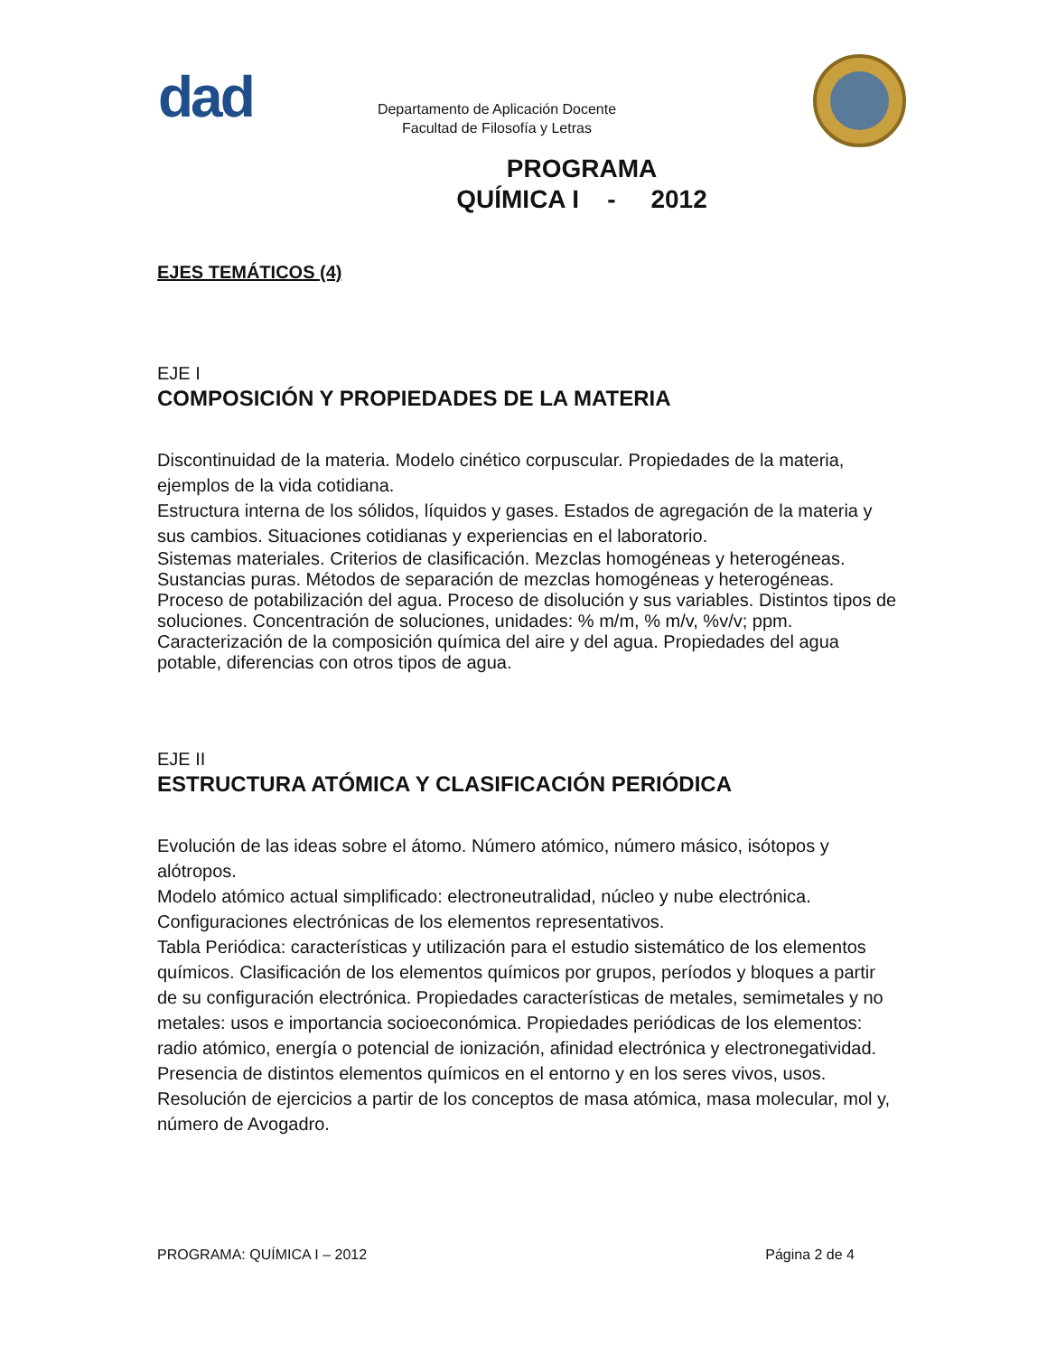dad
Departamento de Aplicación Docente
Facultad de Filosofía y Letras
PROGRAMA
QUÍMICA I - 2012
EJES TEMÁTICOS (4)
EJE I
COMPOSICIÓN Y PROPIEDADES DE LA MATERIA
Discontinuidad de la materia. Modelo cinético corpuscular. Propiedades de la materia, ejemplos de la vida cotidiana.
Estructura interna de los sólidos, líquidos y gases. Estados de agregación de la materia y sus cambios. Situaciones cotidianas y experiencias en el laboratorio.
Sistemas materiales. Criterios de clasificación. Mezclas homogéneas y heterogéneas. Sustancias puras. Métodos de separación de mezclas homogéneas y heterogéneas. Proceso de potabilización del agua. Proceso de disolución y sus variables. Distintos tipos de soluciones. Concentración de soluciones, unidades: % m/m, % m/v, %v/v; ppm.
Caracterización de la composición química del aire y del agua. Propiedades del agua potable, diferencias con otros tipos de agua.
EJE II
ESTRUCTURA ATÓMICA Y CLASIFICACIÓN PERIÓDICA
Evolución de las ideas sobre el átomo. Número atómico, número másico, isótopos y alótropos.
Modelo atómico actual simplificado: electroneutralidad, núcleo y nube electrónica.
Configuraciones electrónicas de los elementos representativos.
Tabla Periódica: características y utilización para el estudio sistemático de los elementos químicos. Clasificación de los elementos químicos por grupos, períodos y bloques a partir de su configuración electrónica. Propiedades características de metales, semimetales y no metales: usos e importancia socioeconómica. Propiedades periódicas de los elementos: radio atómico, energía o potencial de ionización, afinidad electrónica y electronegatividad. Presencia de distintos elementos químicos en el entorno y en los seres vivos, usos.
Resolución de ejercicios a partir de los conceptos de masa atómica, masa molecular, mol y, número de Avogadro.
PROGRAMA: QUÍMICA I – 2012 Página 2 de 4